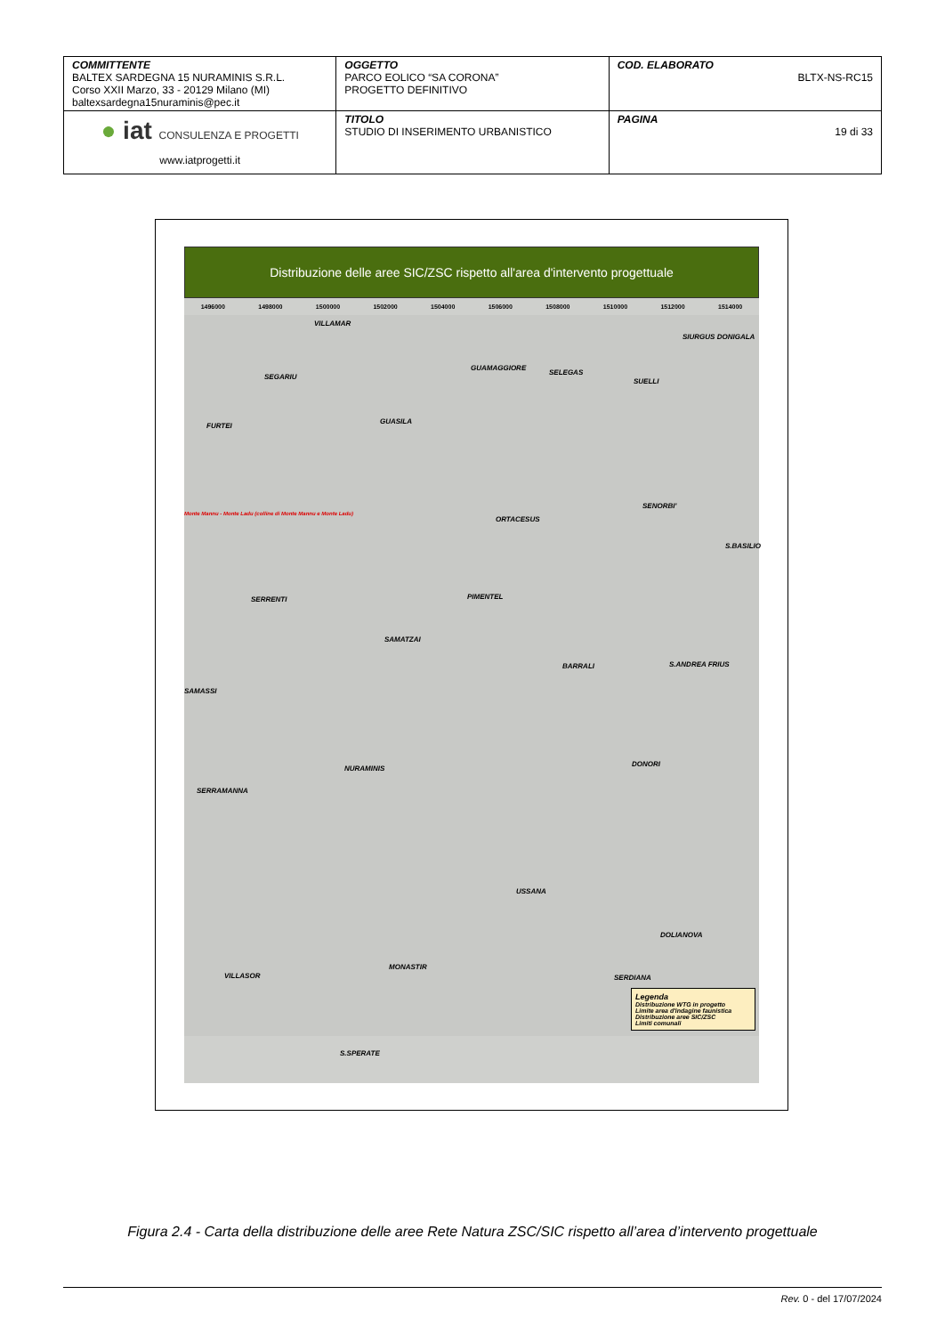| COMMITTENTE BALTEX SARDEGNA 15 NURAMINIS S.R.L. Corso XXII Marzo, 33 - 20129 Milano (MI) baltexsardegna15nuraminis@pec.it | OGGETTO PARCO EOLICO “SA CORONA” PROGETTO DEFINITIVO | COD. ELABORATO BLTX-NS-RC15 |
| ● iat CONSULENZA E PROGETTI www.iatprogetti.it | TITOLO STUDIO DI INSERIMENTO URBANISTICO | PAGINA 19 di 33 |
Distribuzione delle aree SIC/ZSC rispetto all'area d'intervento progettuale
1496000 1498000 1500000 1502000 1504000 1506000 1508000 1510000 1512000 1514000
VILLAMAR
SIURGUS DONIGALA
SEGARIU
GUAMAGGIORE
SELEGAS
SUELLI
GUASILA
FURTEI
Monte Mannu - Monte Ladu (colline di Monte Mannu e Monte Ladu)
SENORBI'
ORTACESUS
S.BASILIO
SERRENTI PIMENTEL
SAMATZAI
BARRALI S.ANDREA FRIUS
SAMASSI
NURAMINIS
DONORI
SERRAMANNA
USSANA
DOLIANOVA
MONASTIR
VILLASOR SERDIANA
S.SPERATE
Legenda
Distribuzione WTG in progetto
Limite area d'indagine faunistica
Distribuzione aree SIC/ZSC
Limiti comunali
Figura 2.4 - Carta della distribuzione delle aree Rete Natura ZSC/SIC rispetto all’area d’intervento progettuale
Rev. 0 - del 17/07/2024